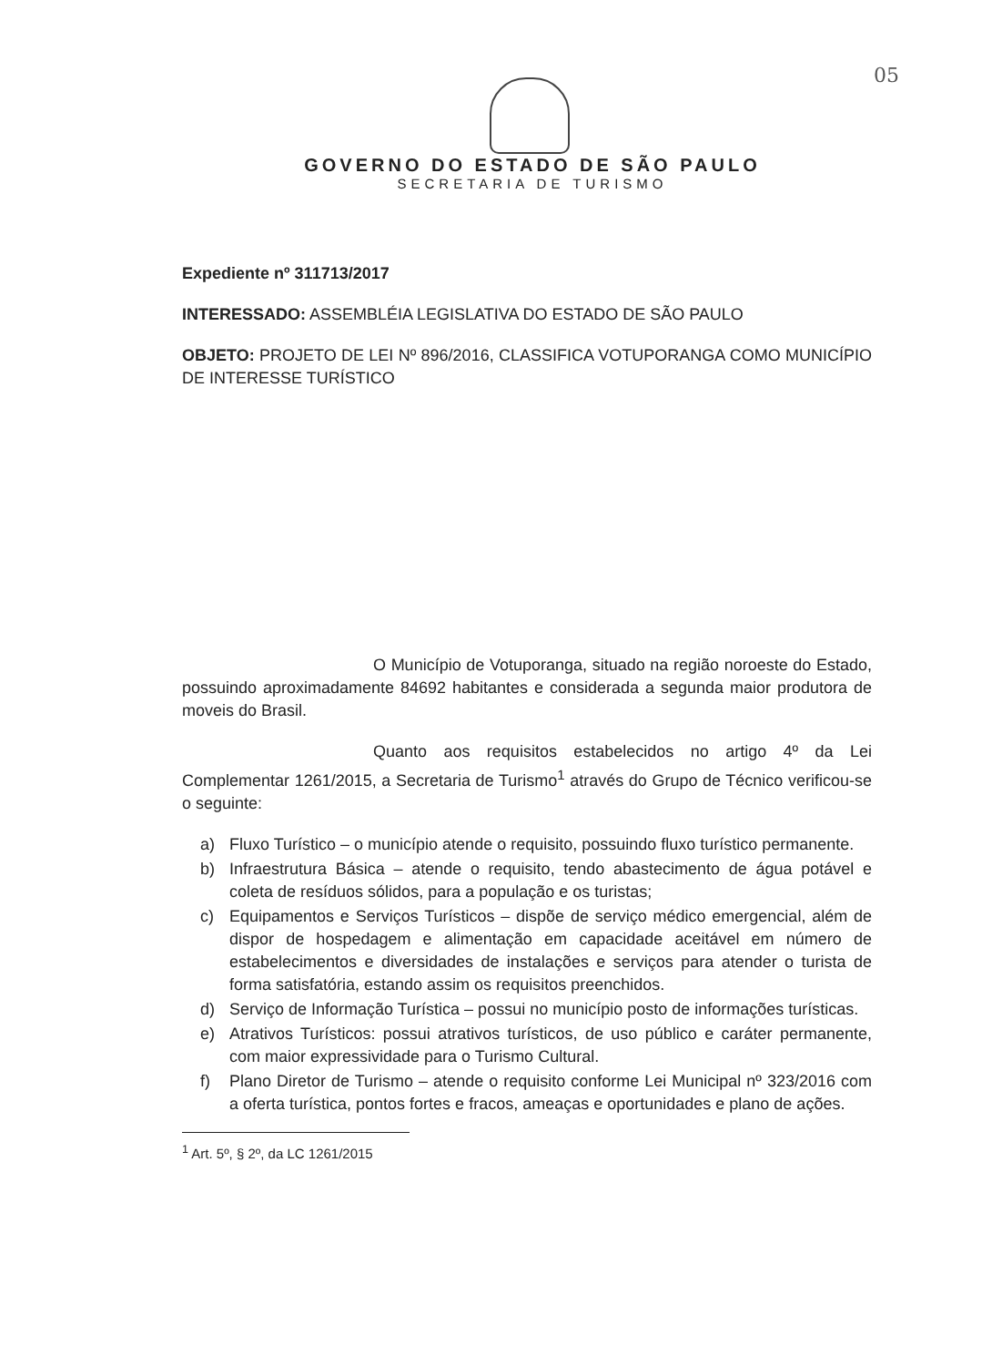05
GOVERNO DO ESTADO DE SÃO PAULO
SECRETARIA DE TURISMO
Expediente nº 311713/2017
INTERESSADO: ASSEMBLÉIA LEGISLATIVA DO ESTADO DE SÃO PAULO
OBJETO: PROJETO DE LEI Nº 896/2016, CLASSIFICA VOTUPORANGA COMO MUNICÍPIO DE INTERESSE TURÍSTICO
O Município de Votuporanga, situado na região noroeste do Estado, possuindo aproximadamente 84692 habitantes e considerada a segunda maior produtora de moveis do Brasil.
Quanto aos requisitos estabelecidos no artigo 4º da Lei Complementar 1261/2015, a Secretaria de Turismo<sup>1</sup> através do Grupo de Técnico verificou-se o seguinte:
a) Fluxo Turístico – o município atende o requisito, possuindo fluxo turístico permanente.
b) Infraestrutura Básica – atende o requisito, tendo abastecimento de água potável e coleta de resíduos sólidos, para a população e os turistas;
c) Equipamentos e Serviços Turísticos – dispõe de serviço médico emergencial, além de dispor de hospedagem e alimentação em capacidade aceitável em número de estabelecimentos e diversidades de instalações e serviços para atender o turista de forma satisfatória, estando assim os requisitos preenchidos.
d) Serviço de Informação Turística – possui no município posto de informações turísticas.
e) Atrativos Turísticos: possui atrativos turísticos, de uso público e caráter permanente, com maior expressividade para o Turismo Cultural.
f) Plano Diretor de Turismo – atende o requisito conforme Lei Municipal nº 323/2016 com a oferta turística, pontos fortes e fracos, ameaças e oportunidades e plano de ações.
<sup>1</sup> Art. 5º, § 2º, da LC 1261/2015